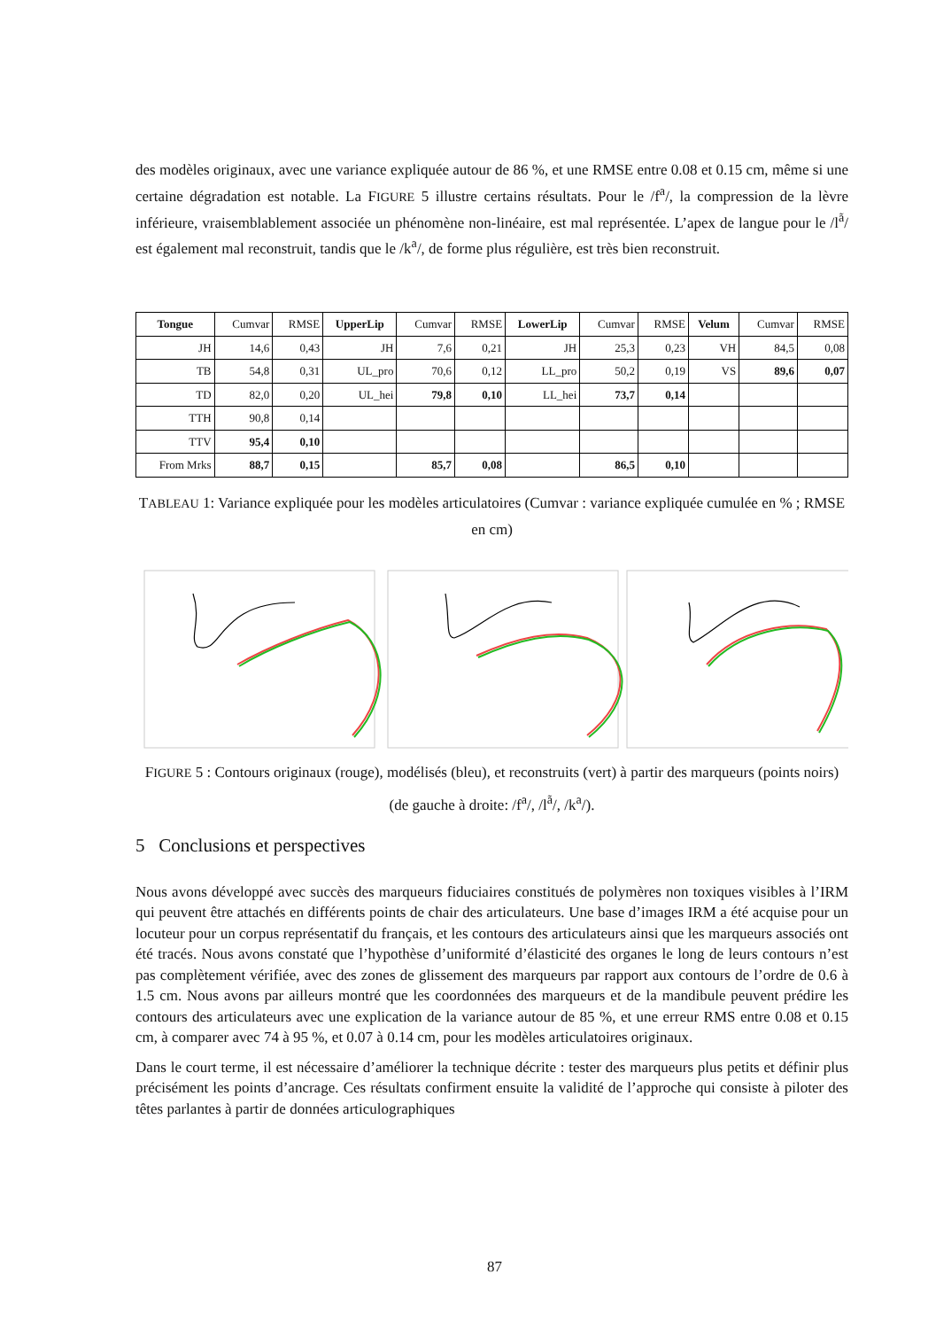des modèles originaux, avec une variance expliquée autour de 86 %, et une RMSE entre 0.08 et 0.15 cm, même si une certaine dégradation est notable. La FIGURE 5 illustre certains résultats. Pour le /f<sup>a</sup>/, la compression de la lèvre inférieure, vraisemblablement associée un phénomène non-linéaire, est mal représentée. L’apex de langue pour le /l<sup>ã</sup>/ est également mal reconstruit, tandis que le /k<sup>a</sup>/, de forme plus régulière, est très bien reconstruit.
| Tongue | Cumvar | RMSE | UpperLip | Cumvar | RMSE | LowerLip | Cumvar | RMSE | Velum | Cumvar | RMSE |
| JH | 14,6 | 0,43 | JH | 7,6 | 0,21 | JH | 25,3 | 0,23 | VH | 84,5 | 0,08 |
| TB | 54,8 | 0,31 | UL_pro | 70,6 | 0,12 | LL_pro | 50,2 | 0,19 | VS | 89,6 | 0,07 |
| TD | 82,0 | 0,20 | UL_hei | 79,8 | 0,10 | LL_hei | 73,7 | 0,14 | | | |
| TTH | 90,8 | 0,14 | | | | | | | | | |
| TTV | 95,4 | 0,10 | | | | | | | | | |
| From Mrks | 88,7 | 0,15 | | 85,7 | 0,08 | | 86,5 | 0,10 | | | |
TABLEAU 1: Variance expliquée pour les modèles articulatoires (Cumvar : variance expliquée cumulée en % ; RMSE en cm)
FIGURE 5 : Contours originaux (rouge), modélisés (bleu), et reconstruits (vert) à partir des marqueurs (points noirs) (de gauche à droite: /f<sup>a</sup>/, /l<sup>ã</sup>/, /k<sup>a</sup>/).
5 Conclusions et perspectives
Nous avons développé avec succès des marqueurs fiduciaires constitués de polymères non toxiques visibles à l’IRM qui peuvent être attachés en différents points de chair des articulateurs. Une base d’images IRM a été acquise pour un locuteur pour un corpus représentatif du français, et les contours des articulateurs ainsi que les marqueurs associés ont été tracés. Nous avons constaté que l’hypothèse d’uniformité d’élasticité des organes le long de leurs contours n’est pas complètement vérifiée, avec des zones de glissement des marqueurs par rapport aux contours de l’ordre de 0.6 à 1.5 cm. Nous avons par ailleurs montré que les coordonnées des marqueurs et de la mandibule peuvent prédire les contours des articulateurs avec une explication de la variance autour de 85 %, et une erreur RMS entre 0.08 et 0.15 cm, à comparer avec 74 à 95 %, et 0.07 à 0.14 cm, pour les modèles articulatoires originaux.
Dans le court terme, il est nécessaire d’améliorer la technique décrite : tester des marqueurs plus petits et définir plus précisément les points d’ancrage. Ces résultats confirment ensuite la validité de l’approche qui consiste à piloter des têtes parlantes à partir de données articulographiques
87